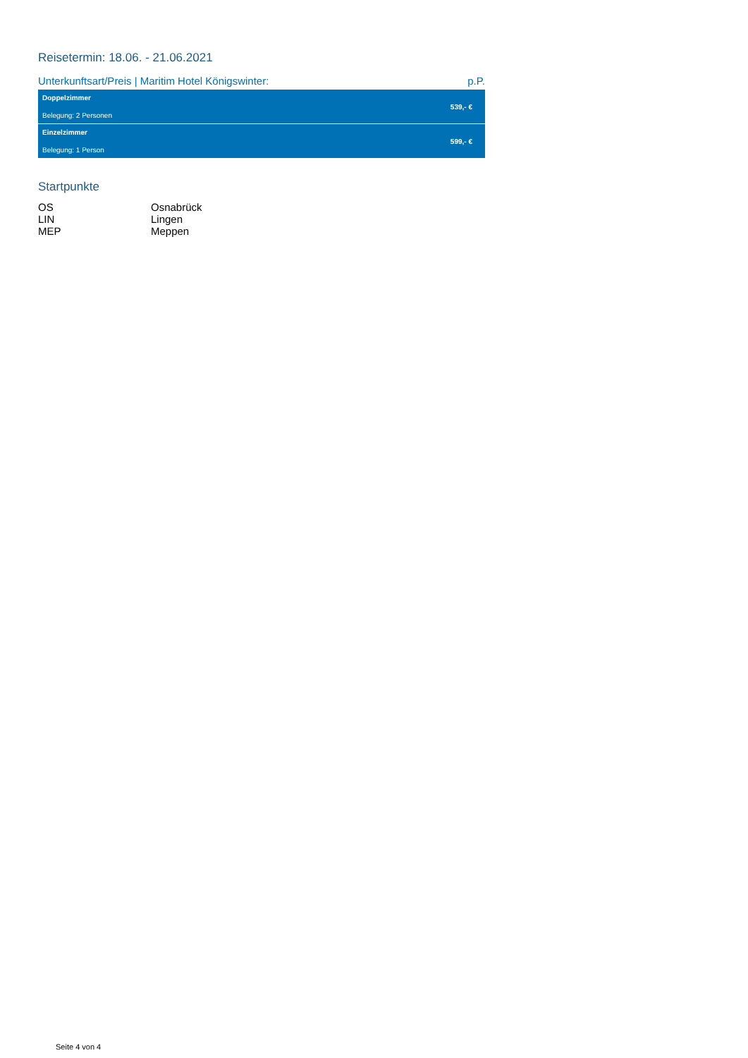Reisetermin: 18.06. - 21.06.2021
Unterkunftsart/Preis | Maritim Hotel Königswinter: p.P.
| Doppelzimmer Belegung: 2 Personen | 539,- € |
| Einzelzimmer Belegung: 1 Person | 599,- € |
Startpunkte
| OS | Osnabrück |
| LIN | Lingen |
| MEP | Meppen |
Seite 4 von 4